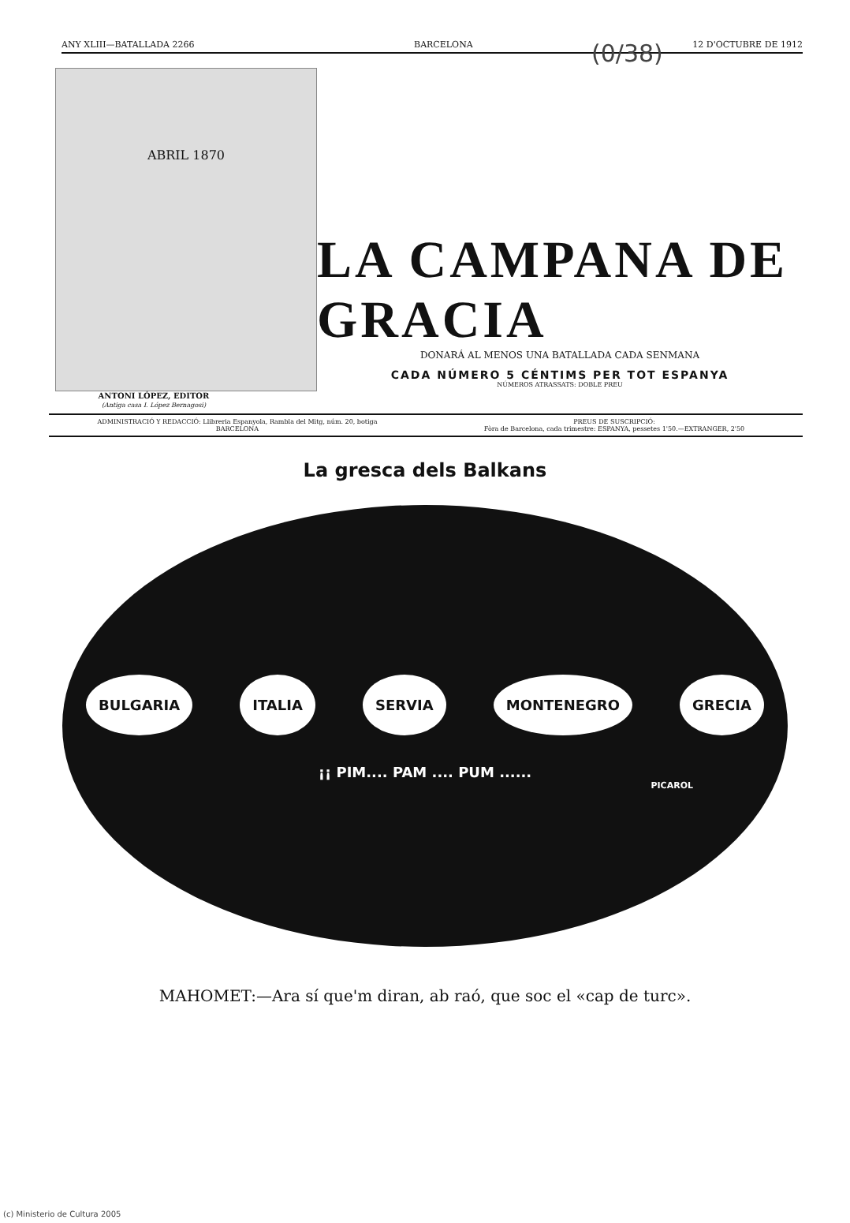(0/38)
ANY XLIII—BATALLADA 2266 BARCELONA 12 D'OCTUBRE DE 1912
ABRIL 1870
LA CAMPANA DE GRACIA
DONARÁ AL MENOS UNA BATALLADA CADA SENMANA
CADA NÚMERO 5 CÉNTIMS PER TOT ESPANYA
NÚMEROS ATRASSATS: DOBLE PREU
ANTONI LÓPEZ, EDITOR
(Antiga casa I. López Bernagosi)
ADMINISTRACIÓ Y REDACCIÓ: Llibreria Espanyola, Rambla del Mitg, núm. 20, botiga
BARCELONA
PREUS DE SUSCRIPCIÓ:
Fòra de Barcelona, cada trimestre: ESPANYA, pessetes 1'50.—EXTRANGER, 2'50
La gresca dels Balkans
BULGARIA ITALIA SERVIA MONTENEGRO GRECIA
¡¡ PIM.... PAM .... PUM ......
PICAROL
MAHOMET:—Ara sí que'm diran, ab raó, que soc el «cap de turc».
(c) Ministerio de Cultura 2005